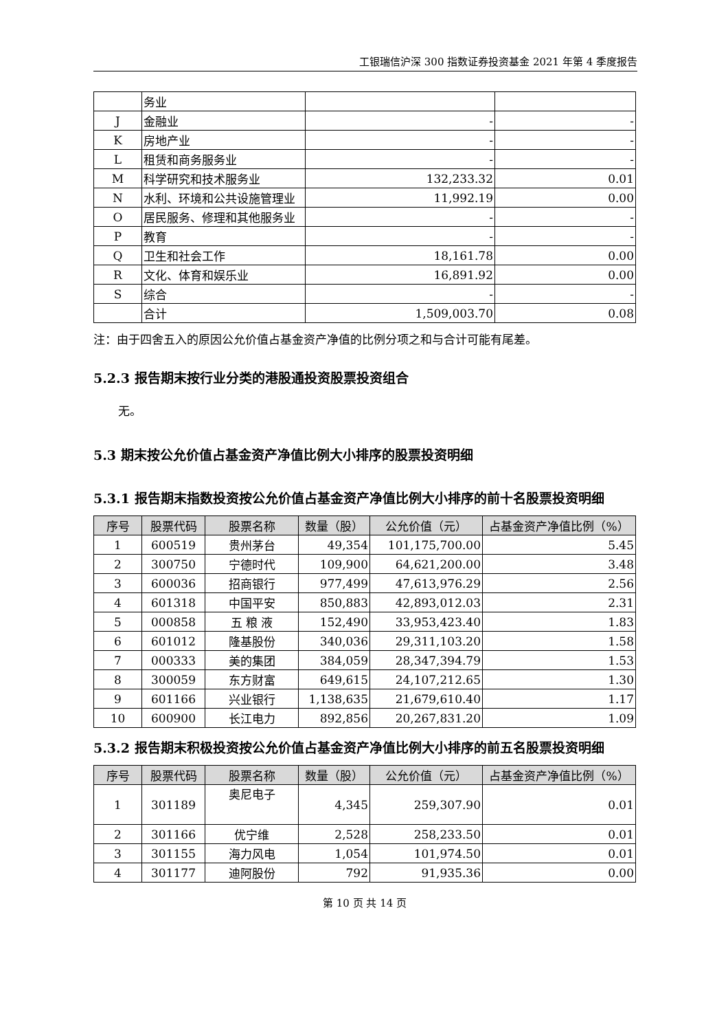工银瑞信沪深 300 指数证券投资基金 2021 年第 4 季度报告
| | 务业 | | |
| J | 金融业 | - | - |
| K | 房地产业 | - | - |
| L | 租赁和商务服务业 | - | - |
| M | 科学研究和技术服务业 | 132,233.32 | 0.01 |
| N | 水利、环境和公共设施管理业 | 11,992.19 | 0.00 |
| O | 居民服务、修理和其他服务业 | - | - |
| P | 教育 | - | - |
| Q | 卫生和社会工作 | 18,161.78 | 0.00 |
| R | 文化、体育和娱乐业 | 16,891.92 | 0.00 |
| S | 综合 | - | - |
| | 合计 | 1,509,003.70 | 0.08 |
注：由于四舍五入的原因公允价值占基金资产净值的比例分项之和与合计可能有尾差。
5.2.3 报告期末按行业分类的港股通投资股票投资组合
无。
5.3 期末按公允价值占基金资产净值比例大小排序的股票投资明细
5.3.1 报告期末指数投资按公允价值占基金资产净值比例大小排序的前十名股票投资明细
| 序号 | 股票代码 | 股票名称 | 数量（股） | 公允价值（元） | 占基金资产净值比例（%） |
| --- | --- | --- | --- | --- | --- |
| 1 | 600519 | 贵州茅台 | 49,354 | 101,175,700.00 | 5.45 |
| 2 | 300750 | 宁德时代 | 109,900 | 64,621,200.00 | 3.48 |
| 3 | 600036 | 招商银行 | 977,499 | 47,613,976.29 | 2.56 |
| 4 | 601318 | 中国平安 | 850,883 | 42,893,012.03 | 2.31 |
| 5 | 000858 | 五 粮 液 | 152,490 | 33,953,423.40 | 1.83 |
| 6 | 601012 | 隆基股份 | 340,036 | 29,311,103.20 | 1.58 |
| 7 | 000333 | 美的集团 | 384,059 | 28,347,394.79 | 1.53 |
| 8 | 300059 | 东方财富 | 649,615 | 24,107,212.65 | 1.30 |
| 9 | 601166 | 兴业银行 | 1,138,635 | 21,679,610.40 | 1.17 |
| 10 | 600900 | 长江电力 | 892,856 | 20,267,831.20 | 1.09 |
5.3.2 报告期末积极投资按公允价值占基金资产净值比例大小排序的前五名股票投资明细
| 序号 | 股票代码 | 股票名称 | 数量（股） | 公允价值（元） | 占基金资产净值比例（%） |
| --- | --- | --- | --- | --- | --- |
| 1 | 301189 | 奥尼电子 | 4,345 | 259,307.90 | 0.01 |
| 2 | 301166 | 优宁维 | 2,528 | 258,233.50 | 0.01 |
| 3 | 301155 | 海力风电 | 1,054 | 101,974.50 | 0.01 |
| 4 | 301177 | 迪阿股份 | 792 | 91,935.36 | 0.00 |
第 10 页 共 14 页